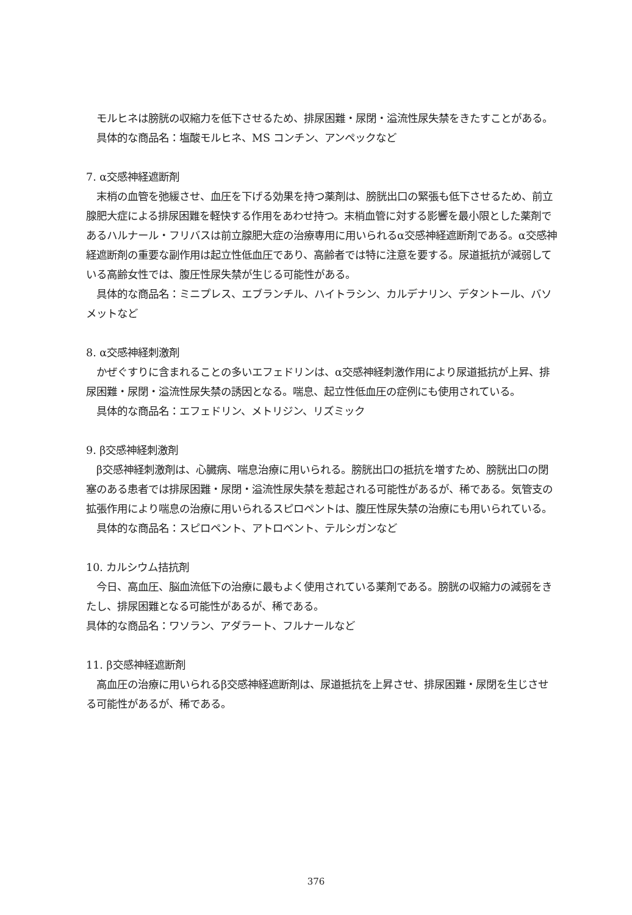モルヒネは膀胱の収縮力を低下させるため、排尿困難・尿閉・溢流性尿失禁をきたすことがある。
具体的な商品名：塩酸モルヒネ、MS コンチン、アンペックなど
7. α交感神経遮断剤
末梢の血管を弛緩させ、血圧を下げる効果を持つ薬剤は、膀胱出口の緊張も低下させるため、前立腺肥大症による排尿困難を軽快する作用をあわせ持つ。末梢血管に対する影響を最小限とした薬剤であるハルナール・フリバスは前立腺肥大症の治療専用に用いられるα交感神経遮断剤である。α交感神経遮断剤の重要な副作用は起立性低血圧であり、高齢者では特に注意を要する。尿道抵抗が減弱している高齢女性では、腹圧性尿失禁が生じる可能性がある。
具体的な商品名：ミニプレス、エブランチル、ハイトラシン、カルデナリン、デタントール、バソメットなど
8. α交感神経刺激剤
かぜぐすりに含まれることの多いエフェドリンは、α交感神経刺激作用により尿道抵抗が上昇、排尿困難・尿閉・溢流性尿失禁の誘因となる。喘息、起立性低血圧の症例にも使用されている。
具体的な商品名：エフェドリン、メトリジン、リズミック
9. β交感神経刺激剤
β交感神経刺激剤は、心臓病、喘息治療に用いられる。膀胱出口の抵抗を増すため、膀胱出口の閉塞のある患者では排尿困難・尿閉・溢流性尿失禁を惹起される可能性があるが、稀である。気管支の拡張作用により喘息の治療に用いられるスピロペントは、腹圧性尿失禁の治療にも用いられている。
具体的な商品名：スピロペント、アトロベント、テルシガンなど
10. カルシウム拮抗剤
今日、高血圧、脳血流低下の治療に最もよく使用されている薬剤である。膀胱の収縮力の減弱をきたし、排尿困難となる可能性があるが、稀である。
具体的な商品名：ワソラン、アダラート、フルナールなど
11. β交感神経遮断剤
高血圧の治療に用いられるβ交感神経遮断剤は、尿道抵抗を上昇させ、排尿困難・尿閉を生じさせる可能性があるが、稀である。
376